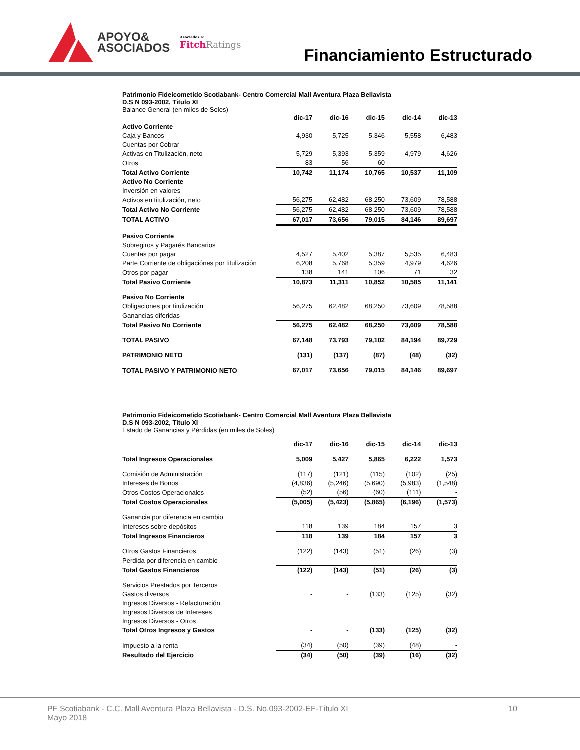APOYO&
ASOCIADOS
Asociados a:
Fitch Ratings
Financiamiento Estructurado
Patrimonio Fideicometido Scotiabank- Centro Comercial Mall Aventura Plaza Bellavista
D.S N 093-2002, Titulo XI
Balance General (en miles de Soles)
| | dic-17 | dic-16 | dic-15 | dic-14 | dic-13 |
| Activo Corriente | | | | | |
| Caja y Bancos | 4,930 | 5,725 | 5,346 | 5,558 | 6,483 |
| Cuentas por Cobrar | | | | | |
| Activas en Titulización, neto | 5,729 | 5,393 | 5,359 | 4,979 | 4,626 |
| Otros | 83 | 56 | 60 | - | - |
| Total Activo Corriente | 10,742 | 11,174 | 10,765 | 10,537 | 11,109 |
| Activo No Corriente | | | | | |
| Inversión en valores | | | | | |
| Activos en titulización, neto | 56,275 | 62,482 | 68,250 | 73,609 | 78,588 |
| Total Activo No Corriente | 56,275 | 62,482 | 68,250 | 73,609 | 78,588 |
| TOTAL ACTIVO | 67,017 | 73,656 | 79,015 | 84,146 | 89,697 |
| Pasivo Corriente | | | | | |
| Sobregiros y Pagarés Bancarios | | | | | |
| Cuentas por pagar | 4,527 | 5,402 | 5,387 | 5,535 | 6,483 |
| Parte Corriente de obligaciónes por titulización | 6,208 | 5,768 | 5,359 | 4,979 | 4,626 |
| Otros por pagar | 138 | 141 | 106 | 71 | 32 |
| Total Pasivo Corriente | 10,873 | 11,311 | 10,852 | 10,585 | 11,141 |
| Pasivo No Corriente | | | | | |
| Obligaciones por titulización | 56,275 | 62,482 | 68,250 | 73,609 | 78,588 |
| Ganancias diferidas | | | | | |
| Total Pasivo No Corriente | 56,275 | 62,482 | 68,250 | 73,609 | 78,588 |
| TOTAL PASIVO | 67,148 | 73,793 | 79,102 | 84,194 | 89,729 |
| PATRIMONIO NETO | (131) | (137) | (87) | (48) | (32) |
| TOTAL PASIVO Y PATRIMONIO NETO | 67,017 | 73,656 | 79,015 | 84,146 | 89,697 |
Patrimonio Fideicometido Scotiabank- Centro Comercial Mall Aventura Plaza Bellavista
D.S N 093-2002, Titulo XI
Estado de Ganancias y Pérdidas (en miles de Soles)
| | dic-17 | dic-16 | dic-15 | dic-14 | dic-13 |
| Total Ingresos Operacionales | 5,009 | 5,427 | 5,865 | 6,222 | 1,573 |
| Comisión de Administración | (117) | (121) | (115) | (102) | (25) |
| Intereses de Bonos | (4,836) | (5,246) | (5,690) | (5,983) | (1,548) |
| Otros Costos Operacionales | (52) | (56) | (60) | (111) | - |
| Total Costos Operacionales | (5,005) | (5,423) | (5,865) | (6,196) | (1,573) |
| Ganancia por diferencia en cambio | | | | | |
| Intereses sobre depósitos | 118 | 139 | 184 | 157 | 3 |
| Total Ingresos Financieros | 118 | 139 | 184 | 157 | 3 |
| Otros Gastos Financieros | (122) | (143) | (51) | (26) | (3) |
| Perdida por diferencia en cambio | | | | | |
| Total Gastos Financieros | (122) | (143) | (51) | (26) | (3) |
| Servicios Prestados por Terceros | | | | | |
| Gastos diversos | - | - | (133) | (125) | (32) |
| Ingresos Diversos - Refacturación | | | | | |
| Ingresos Diversos de Intereses | | | | | |
| Ingresos Diversos - Otros | | | | | |
| Total Otros Ingresos y Gastos | - | - | (133) | (125) | (32) |
| Impuesto a la renta | (34) | (50) | (39) | (48) | - |
| Resultado del Ejercicio | (34) | (50) | (39) | (16) | (32) |
PF Scotiabank - C.C. Mall Aventura Plaza Bellavista - D.S. No.093-2002-EF-Título XI 10
Mayo 2018